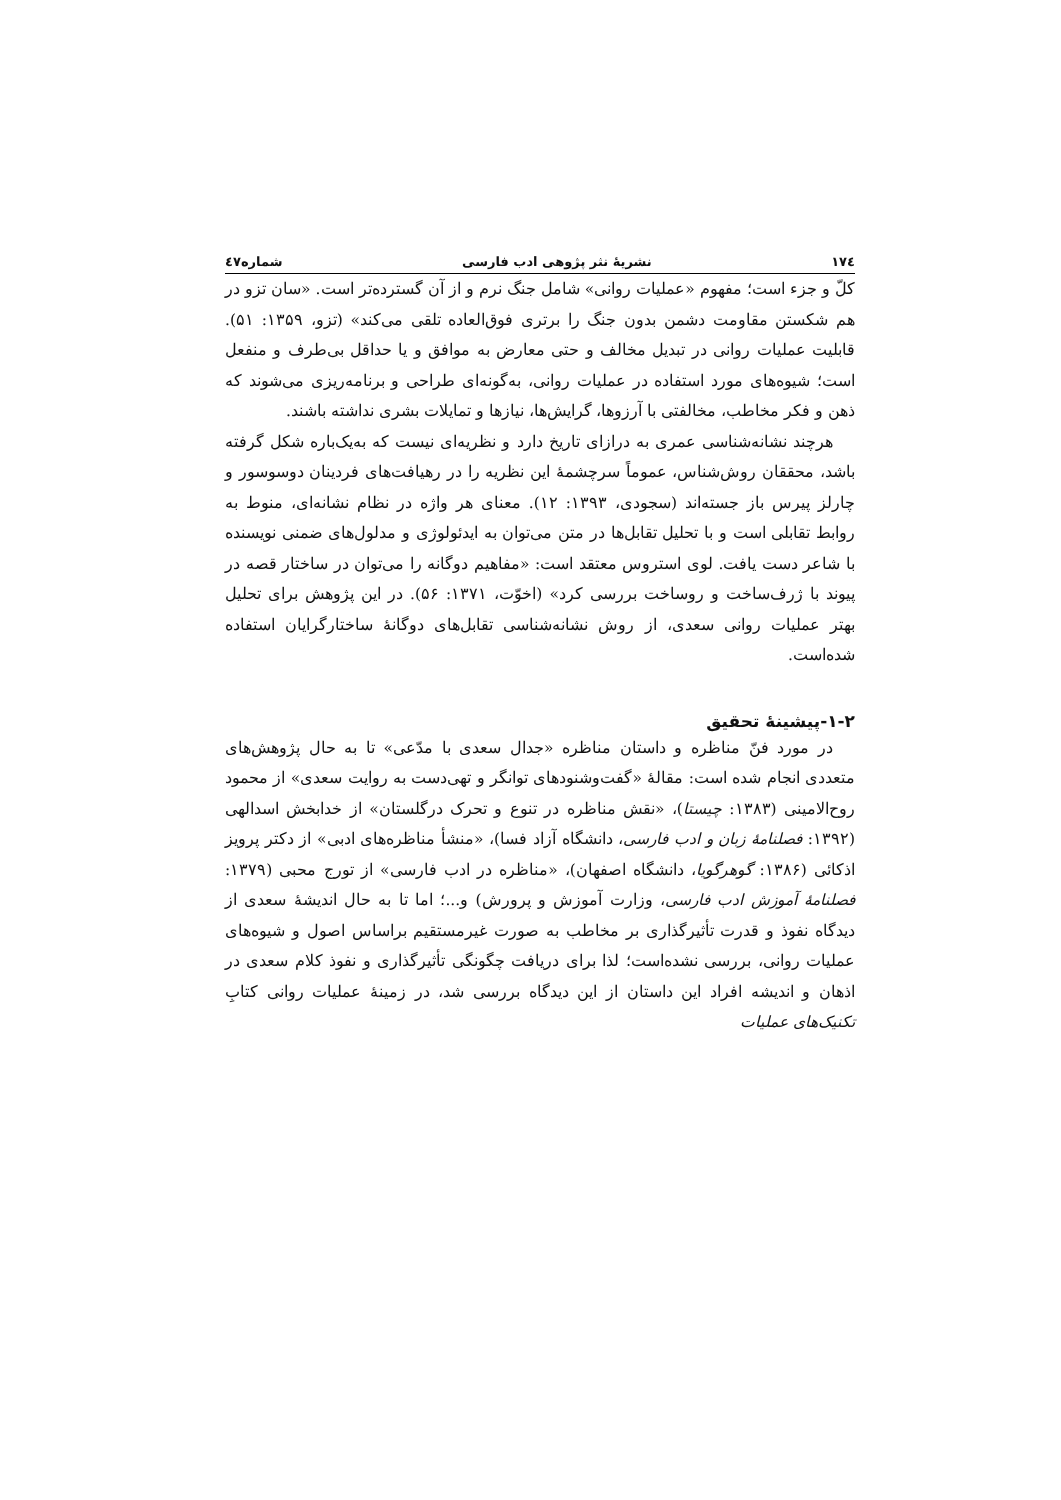۱۷٤ نشریۀ نثر پژوهی ادب فارسی شماره٤٧
کلّ و جزء است؛ مفهوم «عملیات روانی» شامل جنگ نرم و از آن گسترده‌تر است. «سان تزو در هم شکستن مقاومت دشمن بدون جنگ را برتری فوق‌العاده تلقی می‌کند» (تزو، ۱۳۵۹: ۵۱). قابلیت عملیات روانی در تبدیل مخالف و حتی معارض به موافق و یا حداقل بی‌طرف و منفعل است؛ شیوه‌های مورد استفاده در عملیات روانی، به‌گونه‌ای طراحی و برنامه‌ریزی می‌شوند که ذهن و فکر مخاطب، مخالفتی با آرزوها، گرایش‌ها، نیازها و تمایلات بشری نداشته باشند.
هرچند نشانه‌شناسی عمری به درازای تاریخ دارد و نظریه‌ای نیست که به‌یک‌باره شکل گرفته باشد، محققان روش‌شناس، عموماً سرچشمۀ این نظریه را در رهیافت‌های فردینان دوسوسور و چارلز پیرس باز جسته‌اند (سجودی، ۱۳۹۳: ۱۲). معنای هر واژه در نظام نشانه‌ای، منوط به روابط تقابلی است و با تحلیل تقابل‌ها در متن می‌توان به ایدئولوژی و مدلول‌های ضمنی نویسنده با شاعر دست یافت. لوی استروس معتقد است: «مفاهیم دوگانه را می‌توان در ساختار قصه در پیوند با ژرف‌ساخت و روساخت بررسی کرد» (اخوّت، ۱۳۷۱: ۵۶). در این پژوهش برای تحلیل بهتر عملیات روانی سعدی، از روش نشانه‌شناسی تقابل‌های دوگانۀ ساختارگرایان استفاده شده‌است.
۱-۲-پیشینۀ تحقیق
در مورد فنّ مناظره و داستان مناظره «جدال سعدی با مدّعی» تا به حال پژوهش‌های متعددی انجام شده است: مقالۀ «گفت‌وشنودهای توانگر و تهی‌دست به روایت سعدی» از محمود روح‌الامینی (۱۳۸۳: چیستا)، «نقش مناظره در تنوع و تحرک درگلستان» از خدابخش اسدالهی (۱۳۹۲: فصلنامۀ زبان و ادب فارسی، دانشگاه آزاد فسا)، «منشأ مناظره‌های ادبی» از دکتر پرویز اذکائی (۱۳۸۶: گوهرگویا، دانشگاه اصفهان)، «مناظره در ادب فارسی» از تورج محبی (۱۳۷۹: فصلنامۀ آموزش ادب فارسی، وزارت آموزش و پرورش) و...؛ اما تا به حال اندیشۀ سعدی از دیدگاه نفوذ و قدرت تأثیرگذاری بر مخاطب به صورت غیرمستقیم براساس اصول و شیوه‌های عملیات روانی، بررسی نشده‌است؛ لذا برای دریافت چگونگی تأثیرگذاری و نفوذ کلام سعدی در اذهان و اندیشه افراد این داستان از این دیدگاه بررسی شد، در زمینۀ عملیات روانی کتابِ تکنیک‌های عملیات